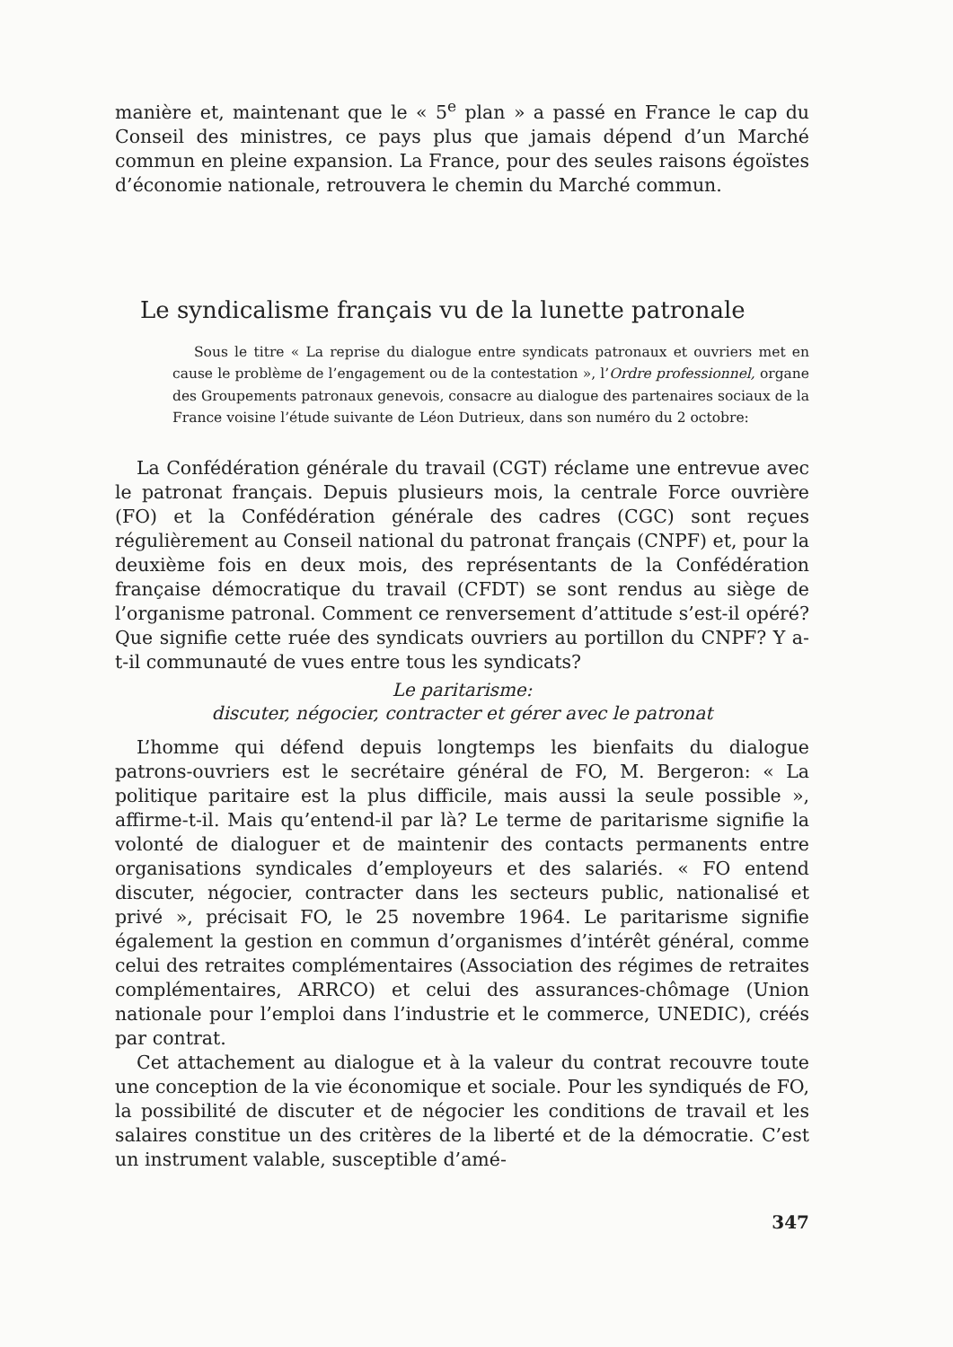manière et, maintenant que le « 5<sup>e</sup> plan » a passé en France le cap du Conseil des ministres, ce pays plus que jamais dépend d’un Marché commun en pleine expansion. La France, pour des seules raisons égoïstes d’économie nationale, retrouvera le chemin du Marché commun.
Le syndicalisme français vu de la lunette patronale
Sous le titre « La reprise du dialogue entre syndicats patronaux et ouvriers met en cause le problème de l’engagement ou de la contestation », l’Ordre professionnel, organe des Groupements patronaux genevois, consacre au dialogue des partenaires sociaux de la France voisine l’étude suivante de Léon Dutrieux, dans son numéro du 2 octobre:
La Confédération générale du travail (CGT) réclame une entrevue avec le patronat français. Depuis plusieurs mois, la centrale Force ouvrière (FO) et la Confédération générale des cadres (CGC) sont reçues régulièrement au Conseil national du patronat français (CNPF) et, pour la deuxième fois en deux mois, des représentants de la Confédération française démocratique du travail (CFDT) se sont rendus au siège de l’organisme patronal. Comment ce renversement d’attitude s’est-il opéré? Que signifie cette ruée des syndicats ouvriers au portillon du CNPF? Y a-t-il communauté de vues entre tous les syndicats?
Le paritarisme:
discuter, négocier, contracter et gérer avec le patronat
L’homme qui défend depuis longtemps les bienfaits du dialogue patrons-ouvriers est le secrétaire général de FO, M. Bergeron: « La politique paritaire est la plus difficile, mais aussi la seule possible », affirme-t-il. Mais qu’entend-il par là? Le terme de paritarisme signifie la volonté de dialoguer et de maintenir des contacts permanents entre organisations syndicales d’employeurs et des salariés. « FO entend discuter, négocier, contracter dans les secteurs public, nationalisé et privé », précisait FO, le 25 novembre 1964. Le paritarisme signifie également la gestion en commun d’organismes d’intérêt général, comme celui des retraites complémentaires (Association des régimes de retraites complémentaires, ARRCO) et celui des assurances-chômage (Union nationale pour l’emploi dans l’industrie et le commerce, UNEDIC), créés par contrat.
Cet attachement au dialogue et à la valeur du contrat recouvre toute une conception de la vie économique et sociale. Pour les syndiqués de FO, la possibilité de discuter et de négocier les conditions de travail et les salaires constitue un des critères de la liberté et de la démocratie. C’est un instrument valable, susceptible d’amé-
347